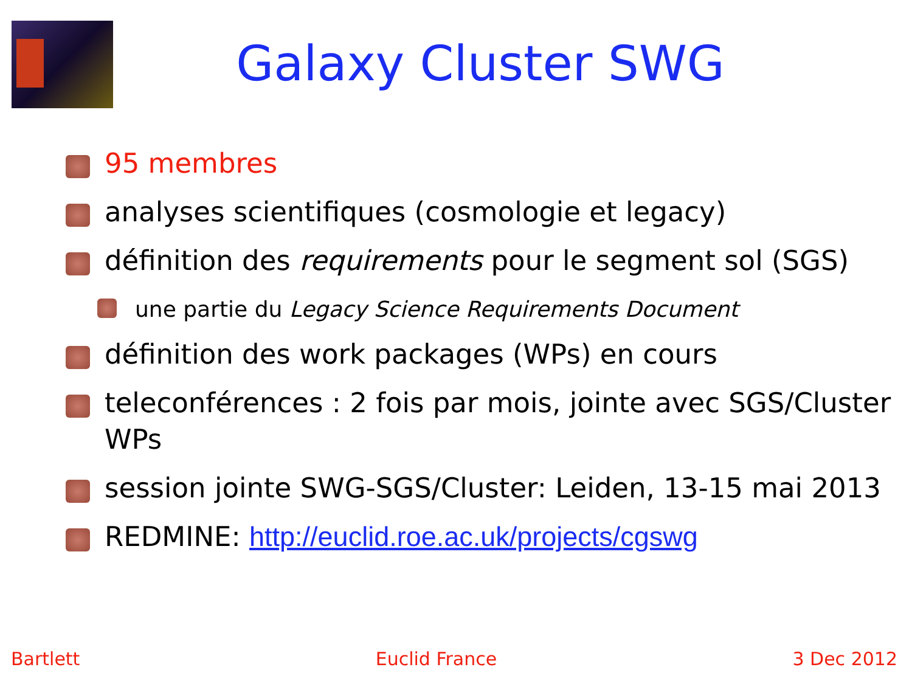Galaxy Cluster SWG
95 membres
analyses scientifiques (cosmologie et legacy)
définition des requirements pour le segment sol (SGS)
une partie du Legacy Science Requirements Document
définition des work packages (WPs) en cours
teleconférences : 2 fois par mois, jointe avec SGS/Cluster WPs
session jointe SWG-SGS/Cluster: Leiden, 13-15 mai 2013
REDMINE: http://euclid.roe.ac.uk/projects/cgswg
Bartlett Euclid France 3 Dec 2012